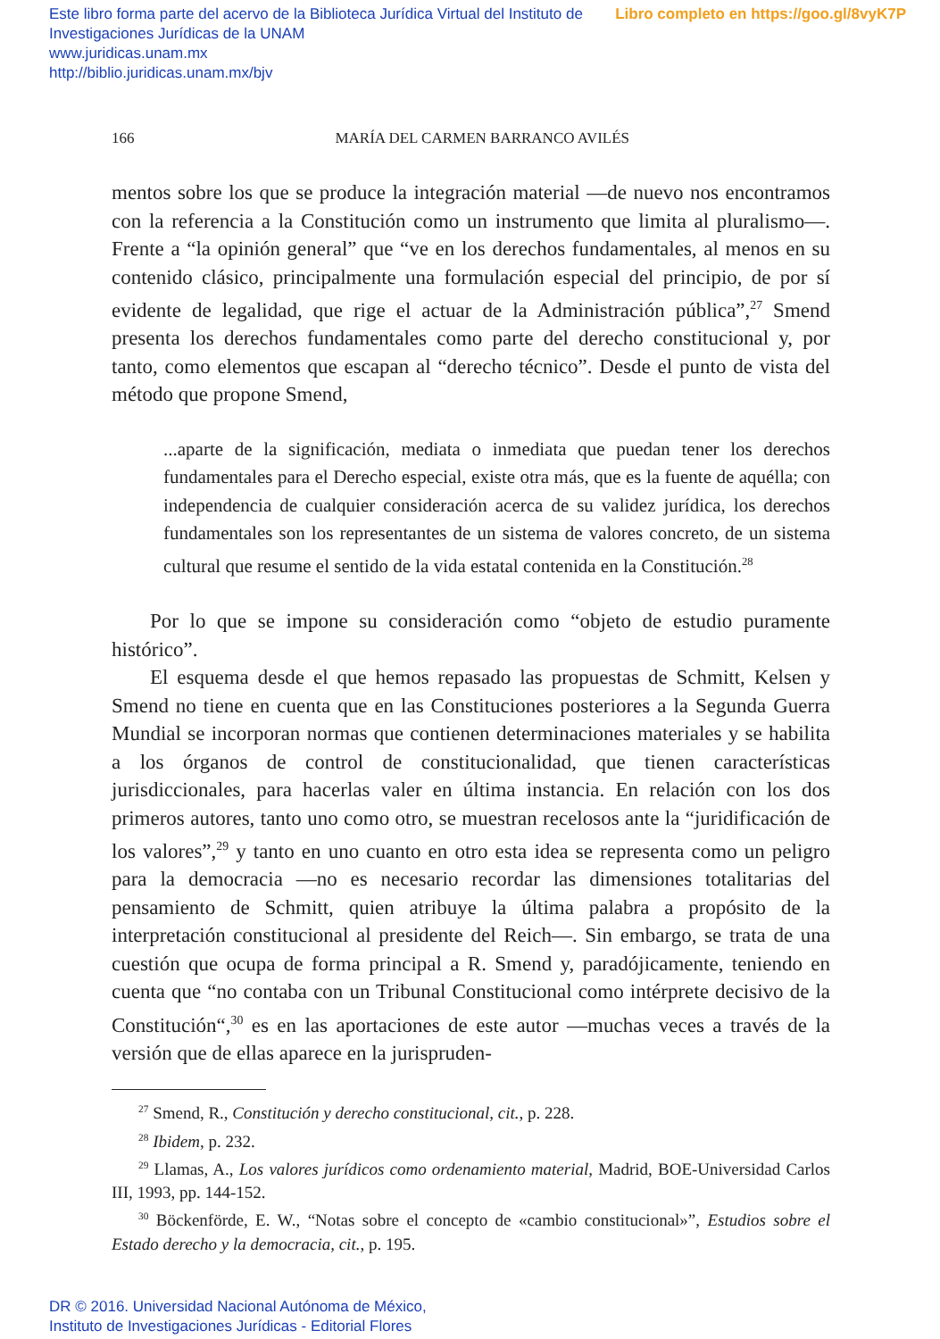Libro completo en https://goo.gl/8vyK7P Este libro forma parte del acervo de la Biblioteca Jurídica Virtual del Instituto de Investigaciones Jurídicas de la UNAM
www.juridicas.unam.mx
http://biblio.juridicas.unam.mx/bjv
166 MARÍA DEL CARMEN BARRANCO AVILÉS
mentos sobre los que se produce la integración material —de nuevo nos encontramos con la referencia a la Constitución como un instrumento que limita al pluralismo—. Frente a “la opinión general” que “ve en los derechos fundamentales, al menos en su contenido clásico, principalmente una formulación especial del principio, de por sí evidente de legalidad, que rige el actuar de la Administración pública”,<sup>27</sup> Smend presenta los derechos fundamentales como parte del derecho constitucional y, por tanto, como elementos que escapan al “derecho técnico”. Desde el punto de vista del método que propone Smend,
...aparte de la significación, mediata o inmediata que puedan tener los derechos fundamentales para el Derecho especial, existe otra más, que es la fuente de aquélla; con independencia de cualquier consideración acerca de su validez jurídica, los derechos fundamentales son los representantes de un sistema de valores concreto, de un sistema cultural que resume el sentido de la vida estatal contenida en la Constitución.<sup>28</sup>
Por lo que se impone su consideración como “objeto de estudio puramente histórico”.
El esquema desde el que hemos repasado las propuestas de Schmitt, Kelsen y Smend no tiene en cuenta que en las Constituciones posteriores a la Segunda Guerra Mundial se incorporan normas que contienen determinaciones materiales y se habilita a los órganos de control de constitucionalidad, que tienen características jurisdiccionales, para hacerlas valer en última instancia. En relación con los dos primeros autores, tanto uno como otro, se muestran recelosos ante la “juridificación de los valores”,<sup>29</sup> y tanto en uno cuanto en otro esta idea se representa como un peligro para la democracia —no es necesario recordar las dimensiones totalitarias del pensamiento de Schmitt, quien atribuye la última palabra a propósito de la interpretación constitucional al presidente del Reich—. Sin embargo, se trata de una cuestión que ocupa de forma principal a R. Smend y, paradójicamente, teniendo en cuenta que “no contaba con un Tribunal Constitucional como intérprete decisivo de la Constitución“,<sup>30</sup> es en las aportaciones de este autor —muchas veces a través de la versión que de ellas aparece en la jurispruden-
<sup>27</sup> Smend, R., Constitución y derecho constitucional, cit., p. 228.
<sup>28</sup> Ibidem, p. 232.
<sup>29</sup> Llamas, A., Los valores jurídicos como ordenamiento material, Madrid, BOE-Universidad Carlos III, 1993, pp. 144-152.
<sup>30</sup> Böckenförde, E. W., “Notas sobre el concepto de «cambio constitucional»”, Estudios sobre el Estado derecho y la democracia, cit., p. 195.
DR © 2016. Universidad Nacional Autónoma de México,
Instituto de Investigaciones Jurídicas - Editorial Flores